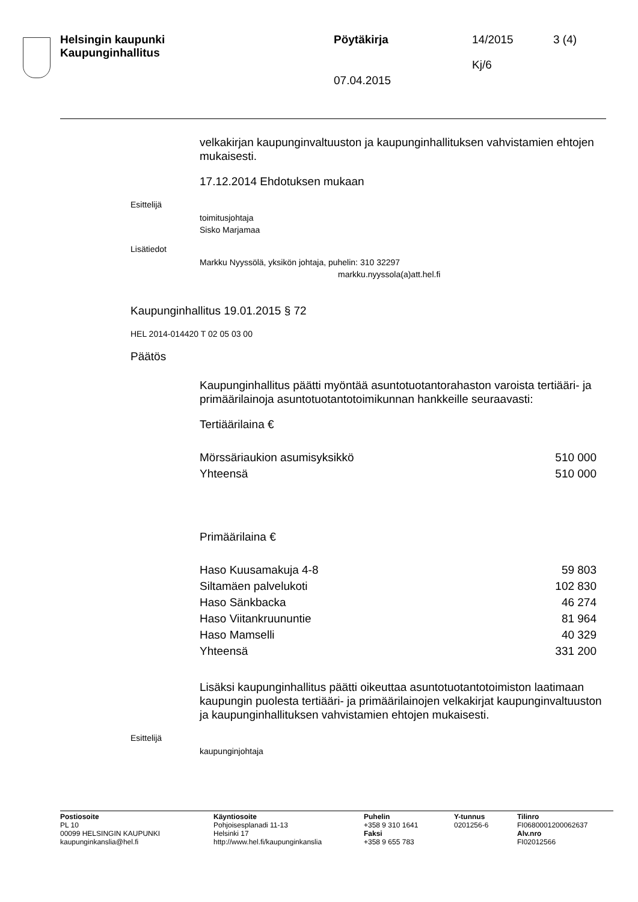Helsingin kaupunki
Kaupunginhallitus
Pöytäkirja 14/2015 3 (4)
Kj/6
07.04.2015
velkakirjan kaupunginvaltuuston ja kaupunginhallituksen vahvistamien ehtojen mukaisesti.
17.12.2014 Ehdotuksen mukaan
Esittelijä
toimitusjohtaja
Sisko Marjamaa
Lisätiedot
Markku Nyyssölä, yksikön johtaja, puhelin: 310 32297
markku.nyyssola(a)att.hel.fi
Kaupunginhallitus 19.01.2015 § 72
HEL 2014-014420 T 02 05 03 00
Päätös
Kaupunginhallitus päätti myöntää asuntotuotantorahaston varoista tertiääri- ja primäärilainoja asuntotuotantotoimikunnan hankkeille seuraavasti:
Tertiäärilaina €
| Mörssäriaukion asumisyksikkö | 510 000 |
| Yhteensä | 510 000 |
Primäärilaina €
| Haso Kuusamakuja 4-8 | 59 803 |
| Siltamäen palvelukoti | 102 830 |
| Haso Sänkbacka | 46 274 |
| Haso Viitankruununtie | 81 964 |
| Haso Mamselli | 40 329 |
| Yhteensä | 331 200 |
Lisäksi kaupunginhallitus päätti oikeuttaa asuntotuotantotoimiston laatimaan kaupungin puolesta tertiääri- ja primäärilainojen velkakirjat kaupunginvaltuuston ja kaupunginhallituksen vahvistamien ehtojen mukaisesti.
Esittelijä
kaupunginjohtaja
Postiosoite
PL 10
00099 HELSINGIN KAUPUNKI
kaupunginkanslia@hel.fi
Käyntiosoite
Pohjoisesplanadi 11-13
Helsinki 17
http://www.hel.fi/kaupunginkanslia
Puhelin
+358 9 310 1641
Faksi
+358 9 655 783
Y-tunnus
0201256-6
Tilinro
FI0680001200062637
Alv.nro
FI02012566